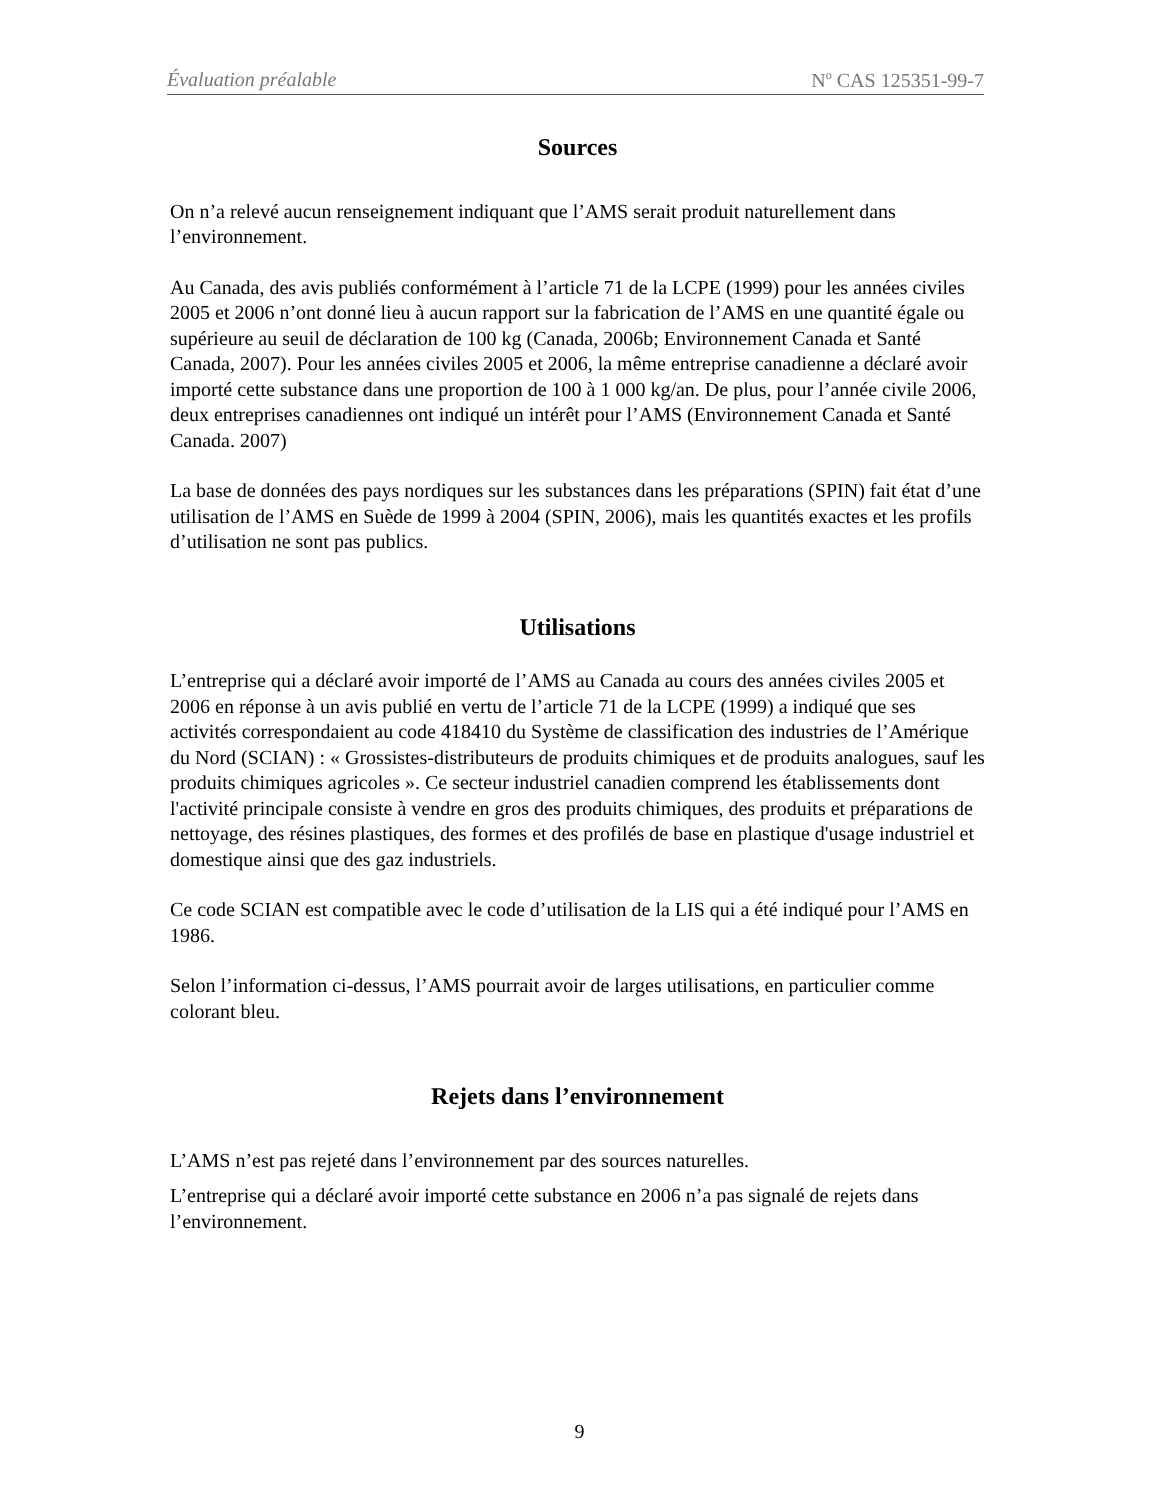Évaluation préalable N<sup>o</sup> CAS 125351-99-7
Sources
On n’a relevé aucun renseignement indiquant que l’AMS serait produit naturellement dans l’environnement.
Au Canada, des avis publiés conformément à l’article 71 de la LCPE (1999) pour les années civiles 2005 et 2006 n’ont donné lieu à aucun rapport sur la fabrication de l’AMS en une quantité égale ou supérieure au seuil de déclaration de 100 kg (Canada, 2006b; Environnement Canada et Santé Canada, 2007). Pour les années civiles 2005 et 2006, la même entreprise canadienne a déclaré avoir importé cette substance dans une proportion de 100 à 1 000 kg/an. De plus, pour l’année civile 2006, deux entreprises canadiennes ont indiqué un intérêt pour l’AMS (Environnement Canada et Santé Canada. 2007)
La base de données des pays nordiques sur les substances dans les préparations (SPIN) fait état d’une utilisation de l’AMS en Suède de 1999 à 2004 (SPIN, 2006), mais les quantités exactes et les profils d’utilisation ne sont pas publics.
Utilisations
L’entreprise qui a déclaré avoir importé de l’AMS au Canada au cours des années civiles 2005 et 2006 en réponse à un avis publié en vertu de l’article 71 de la LCPE (1999) a indiqué que ses activités correspondaient au code 418410 du Système de classification des industries de l’Amérique du Nord (SCIAN) : « Grossistes-distributeurs de produits chimiques et de produits analogues, sauf les produits chimiques agricoles ». Ce secteur industriel canadien comprend les établissements dont l'activité principale consiste à vendre en gros des produits chimiques, des produits et préparations de nettoyage, des résines plastiques, des formes et des profilés de base en plastique d'usage industriel et domestique ainsi que des gaz industriels.
Ce code SCIAN est compatible avec le code d’utilisation de la LIS qui a été indiqué pour l’AMS en 1986.
Selon l’information ci-dessus, l’AMS pourrait avoir de larges utilisations, en particulier comme colorant bleu.
Rejets dans l’environnement
L’AMS n’est pas rejeté dans l’environnement par des sources naturelles.
L’entreprise qui a déclaré avoir importé cette substance en 2006 n’a pas signalé de rejets dans l’environnement.
9